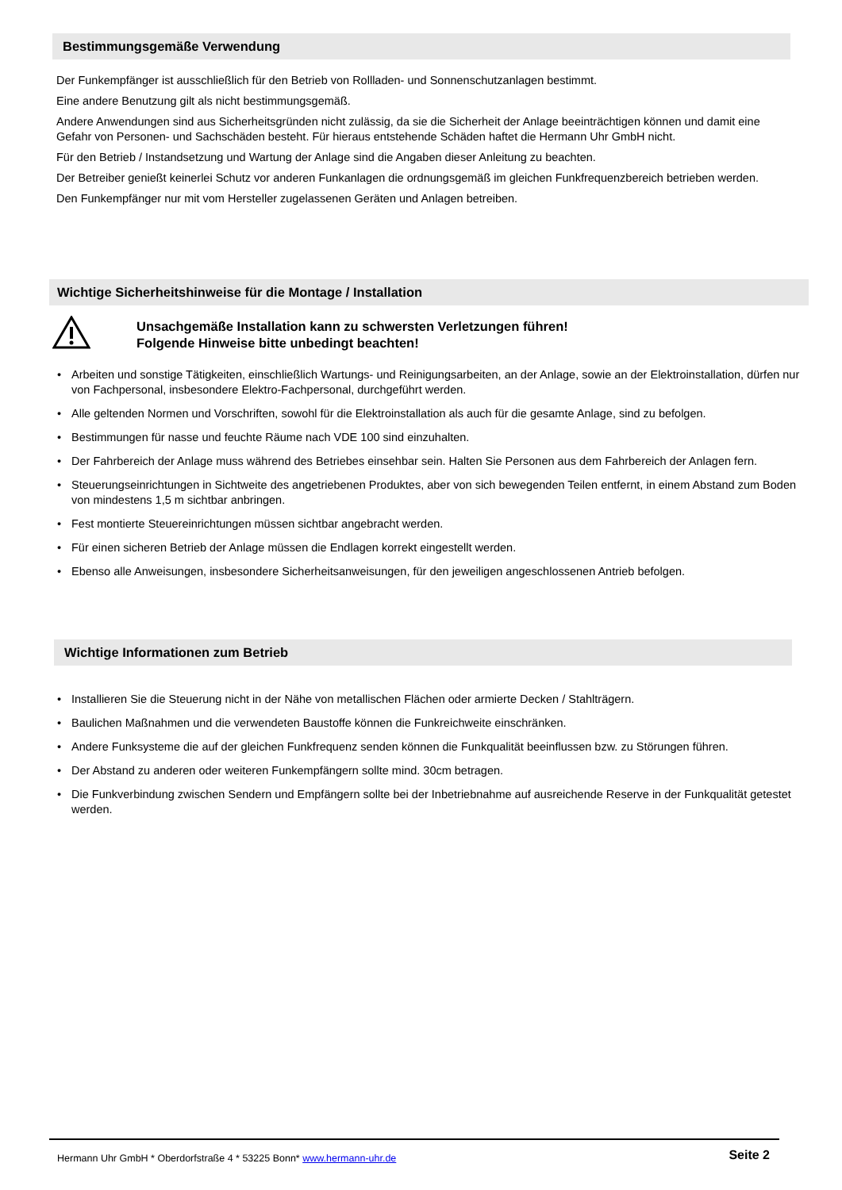Bestimmungsgemäße Verwendung
Der Funkempfänger ist ausschließlich für den Betrieb von Rollladen- und Sonnenschutzanlagen bestimmt.
Eine andere Benutzung gilt als nicht bestimmungsgemäß.
Andere Anwendungen sind aus Sicherheitsgründen nicht zulässig, da sie die Sicherheit der Anlage beeinträchtigen können und damit eine Gefahr von Personen- und Sachschäden besteht. Für hieraus entstehende Schäden haftet die Hermann Uhr GmbH nicht.
Für den Betrieb / Instandsetzung und Wartung der Anlage sind die Angaben dieser Anleitung zu beachten.
Der Betreiber genießt keinerlei Schutz vor anderen Funkanlagen die ordnungsgemäß im gleichen Funkfrequenzbereich betrieben werden.
Den Funkempfänger nur mit vom Hersteller zugelassenen Geräten und Anlagen betreiben.
Wichtige Sicherheitshinweise für die Montage / Installation
Unsachgemäße Installation kann zu schwersten Verletzungen führen!
Folgende Hinweise bitte unbedingt beachten!
• Arbeiten und sonstige Tätigkeiten, einschließlich Wartungs- und Reinigungsarbeiten, an der Anlage, sowie an der Elektroinstallation, dürfen nur von Fachpersonal, insbesondere Elektro-Fachpersonal, durchgeführt werden.
• Alle geltenden Normen und Vorschriften, sowohl für die Elektroinstallation als auch für die gesamte Anlage, sind zu befolgen.
• Bestimmungen für nasse und feuchte Räume nach VDE 100 sind einzuhalten.
• Der Fahrbereich der Anlage muss während des Betriebes einsehbar sein. Halten Sie Personen aus dem Fahrbereich der Anlagen fern.
• Steuerungseinrichtungen in Sichtweite des angetriebenen Produktes, aber von sich bewegenden Teilen entfernt, in einem Abstand zum Boden von mindestens 1,5 m sichtbar anbringen.
• Fest montierte Steuereinrichtungen müssen sichtbar angebracht werden.
• Für einen sicheren Betrieb der Anlage müssen die Endlagen korrekt eingestellt werden.
• Ebenso alle Anweisungen, insbesondere Sicherheitsanweisungen, für den jeweiligen angeschlossenen Antrieb befolgen.
Wichtige Informationen zum Betrieb
• Installieren Sie die Steuerung nicht in der Nähe von metallischen Flächen oder armierte Decken / Stahlträgern.
• Baulichen Maßnahmen und die verwendeten Baustoffe können die Funkreichweite einschränken.
• Andere Funksysteme die auf der gleichen Funkfrequenz senden können die Funkqualität beeinflussen bzw. zu Störungen führen.
• Der Abstand zu anderen oder weiteren Funkempfängern sollte mind. 30cm betragen.
• Die Funkverbindung zwischen Sendern und Empfängern sollte bei der Inbetriebnahme auf ausreichende Reserve in der Funkqualität getestet werden.
Hermann Uhr GmbH * Oberdorfstraße 4 * 53225 Bonn* www.hermann-uhr.de
Seite 2